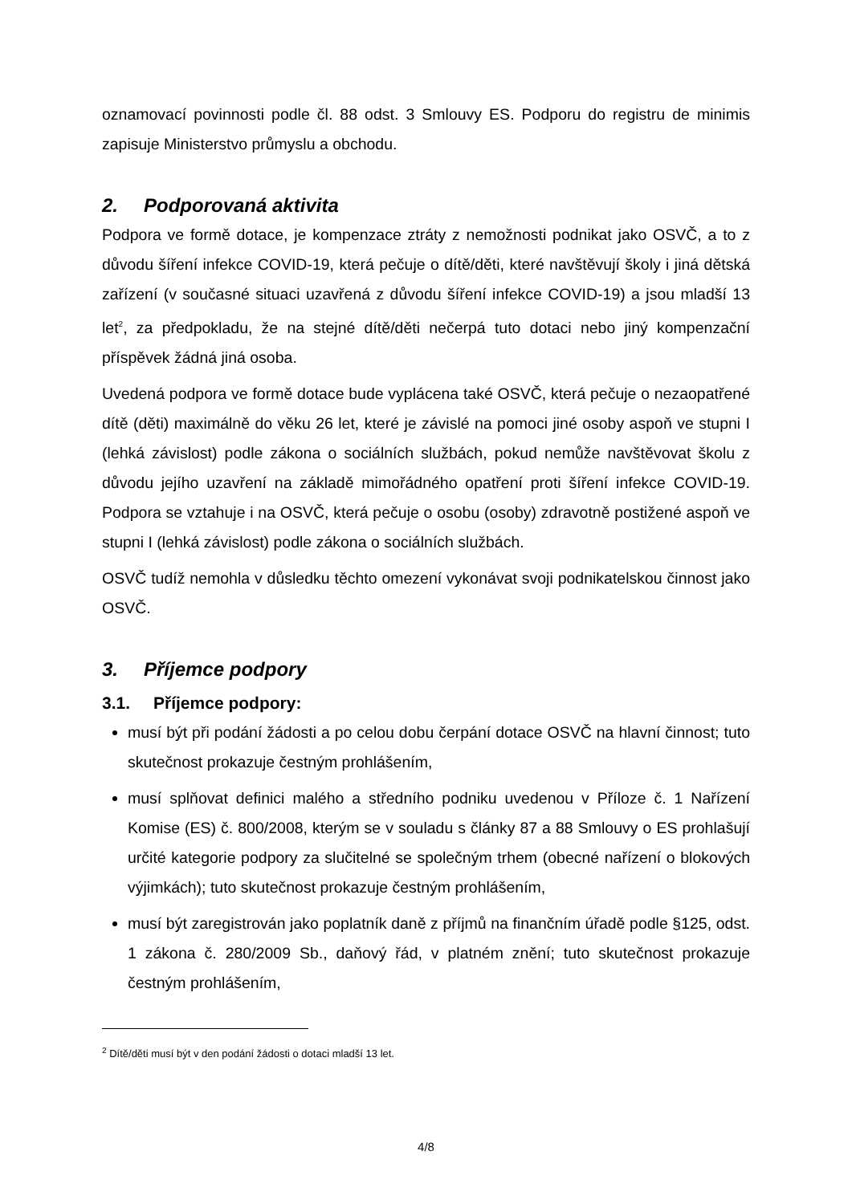oznamovací povinnosti podle čl. 88 odst. 3 Smlouvy ES. Podporu do registru de minimis zapisuje Ministerstvo průmyslu a obchodu.
2. Podporovaná aktivita
Podpora ve formě dotace, je kompenzace ztráty z nemožnosti podnikat jako OSVČ, a to z důvodu šíření infekce COVID-19, která pečuje o dítě/děti, které navštěvují školy i jiná dětská zařízení (v současné situaci uzavřená z důvodu šíření infekce COVID-19) a jsou mladší 13 let<sup>2</sup>, za předpokladu, že na stejné dítě/děti nečerpá tuto dotaci nebo jiný kompenzační příspěvek žádná jiná osoba.
Uvedená podpora ve formě dotace bude vyplácena také OSVČ, která pečuje o nezaopatřené dítě (děti) maximálně do věku 26 let, které je závislé na pomoci jiné osoby aspoň ve stupni I (lehká závislost) podle zákona o sociálních službách, pokud nemůže navštěvovat školu z důvodu jejího uzavření na základě mimořádného opatření proti šíření infekce COVID-19. Podpora se vztahuje i na OSVČ, která pečuje o osobu (osoby) zdravotně postižené aspoň ve stupni I (lehká závislost) podle zákona o sociálních službách.
OSVČ tudíž nemohla v důsledku těchto omezení vykonávat svoji podnikatelskou činnost jako OSVČ.
3. Příjemce podpory
3.1. Příjemce podpory:
musí být při podání žádosti a po celou dobu čerpání dotace OSVČ na hlavní činnost; tuto skutečnost prokazuje čestným prohlášením,
musí splňovat definici malého a středního podniku uvedenou v Příloze č. 1 Nařízení Komise (ES) č. 800/2008, kterým se v souladu s články 87 a 88 Smlouvy o ES prohlašují určité kategorie podpory za slučitelné se společným trhem (obecné nařízení o blokových výjimkách); tuto skutečnost prokazuje čestným prohlášením,
musí být zaregistrován jako poplatník daně z příjmů na finančním úřadě podle §125, odst. 1 zákona č. 280/2009 Sb., daňový řád, v platném znění; tuto skutečnost prokazuje čestným prohlášením,
<sup>2</sup> Dítě/děti musí být v den podání žádosti o dotaci mladší 13 let.
4/8